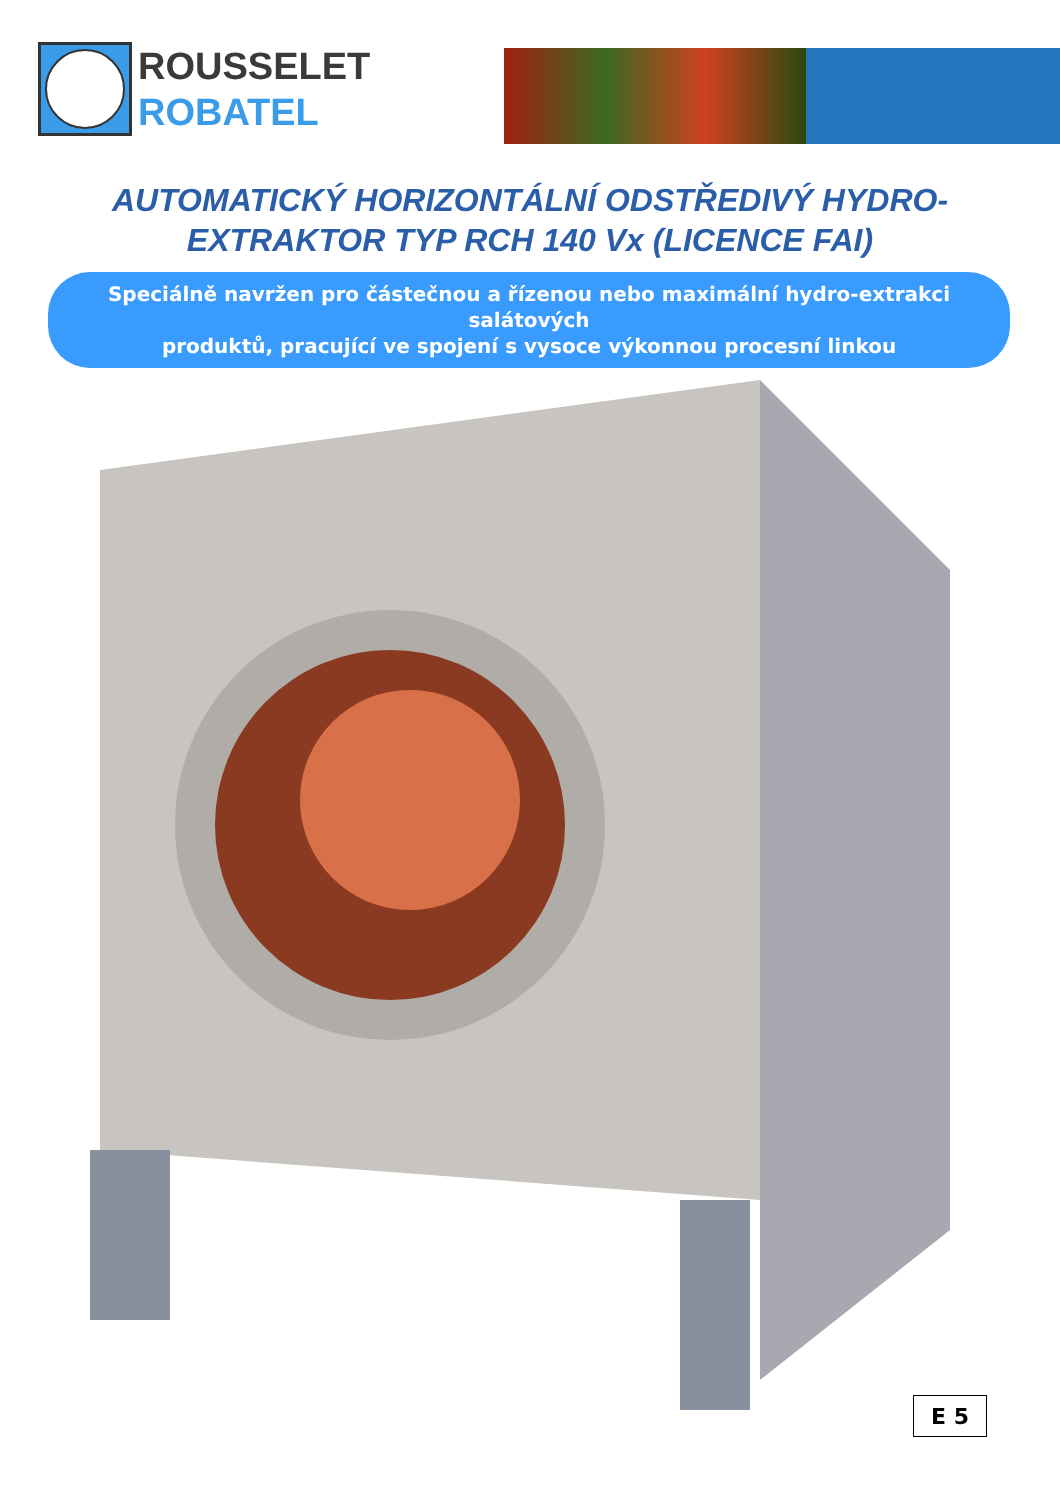ROUSSELET
ROBATEL
AUTOMATICKÝ HORIZONTÁLNÍ ODSTŘEDIVÝ HYDRO-
EXTRAKTOR TYP RCH 140 Vx (LICENCE FAI)
Speciálně navržen pro částečnou a řízenou nebo maximální hydro-extrakci salátových
produktů, pracující ve spojení s vysoce výkonnou procesní linkou
E 5